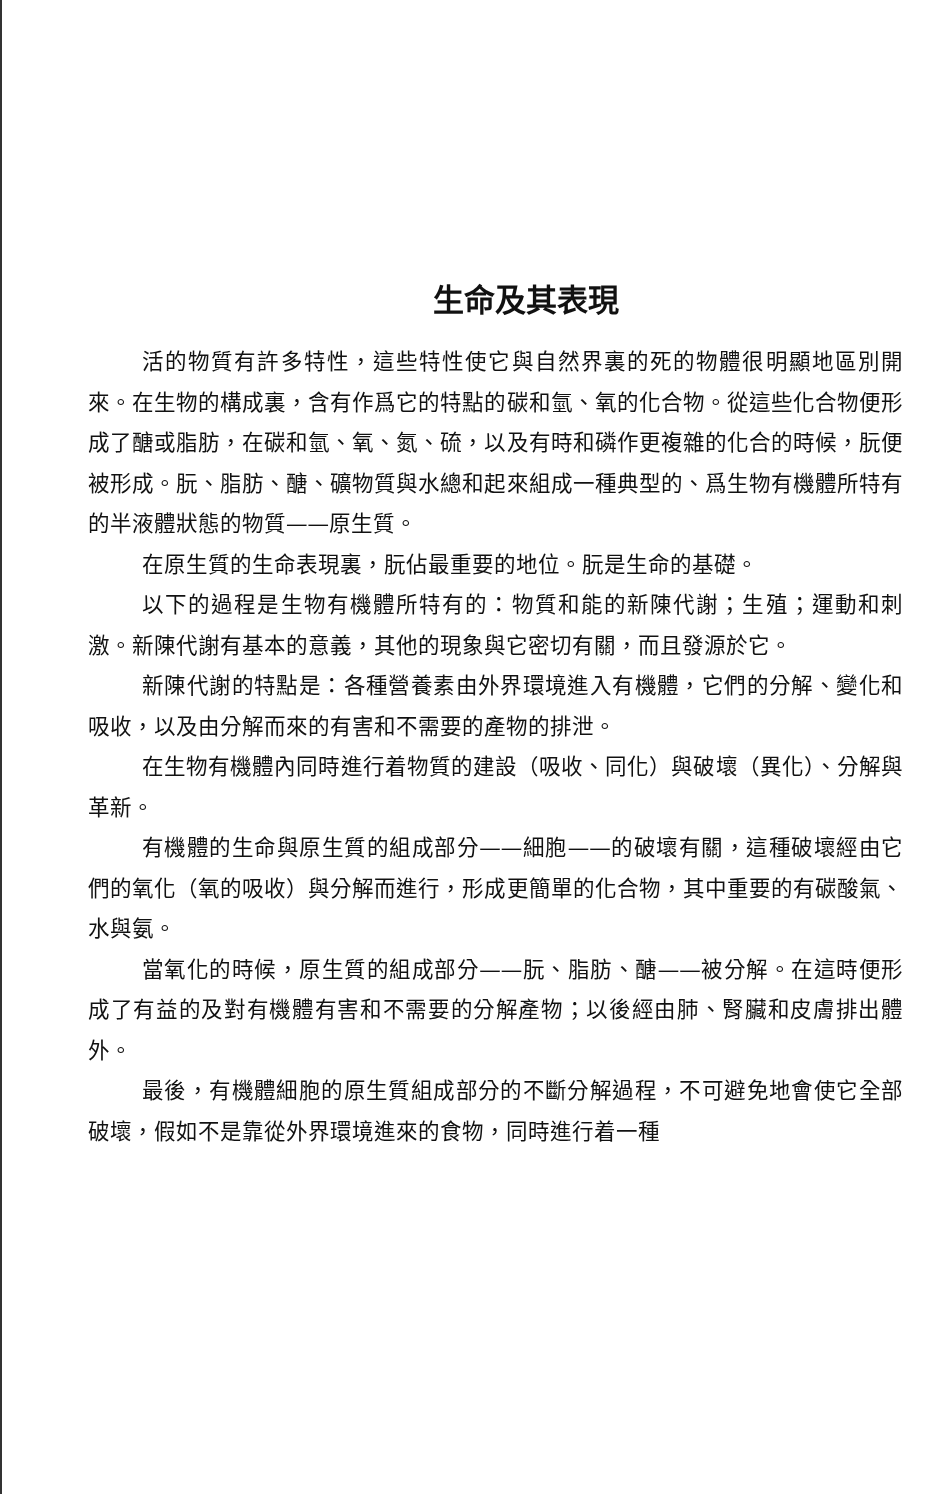生命及其表現
活的物質有許多特性，這些特性使它與自然界裏的死的物體很明顯地區別開來。在生物的構成裏，含有作爲它的特點的碳和氫、氧的化合物。從這些化合物便形成了醣或脂肪，在碳和氫、氧、氮、硫，以及有時和磷作更複雜的化合的時候，朊便被形成。朊、脂肪、醣、礦物質與水總和起來組成一種典型的、爲生物有機體所特有的半液體狀態的物質——原生質。
在原生質的生命表現裏，朊佔最重要的地位。朊是生命的基礎。
以下的過程是生物有機體所特有的：物質和能的新陳代謝；生殖；運動和刺激。新陳代謝有基本的意義，其他的現象與它密切有關，而且發源於它。
新陳代謝的特點是：各種營養素由外界環境進入有機體，它們的分解、變化和吸收，以及由分解而來的有害和不需要的產物的排泄。
在生物有機體內同時進行着物質的建設（吸收、同化）與破壞（異化）、分解與革新。
有機體的生命與原生質的組成部分——細胞——的破壞有關，這種破壞經由它們的氧化（氧的吸收）與分解而進行，形成更簡單的化合物，其中重要的有碳酸氣、水與氨。
當氧化的時候，原生質的組成部分——朊、脂肪、醣——被分解。在這時便形成了有益的及對有機體有害和不需要的分解產物；以後經由肺、腎臟和皮膚排出體外。
最後，有機體細胞的原生質組成部分的不斷分解過程，不可避免地會使它全部破壞，假如不是靠從外界環境進來的食物，同時進行着一種